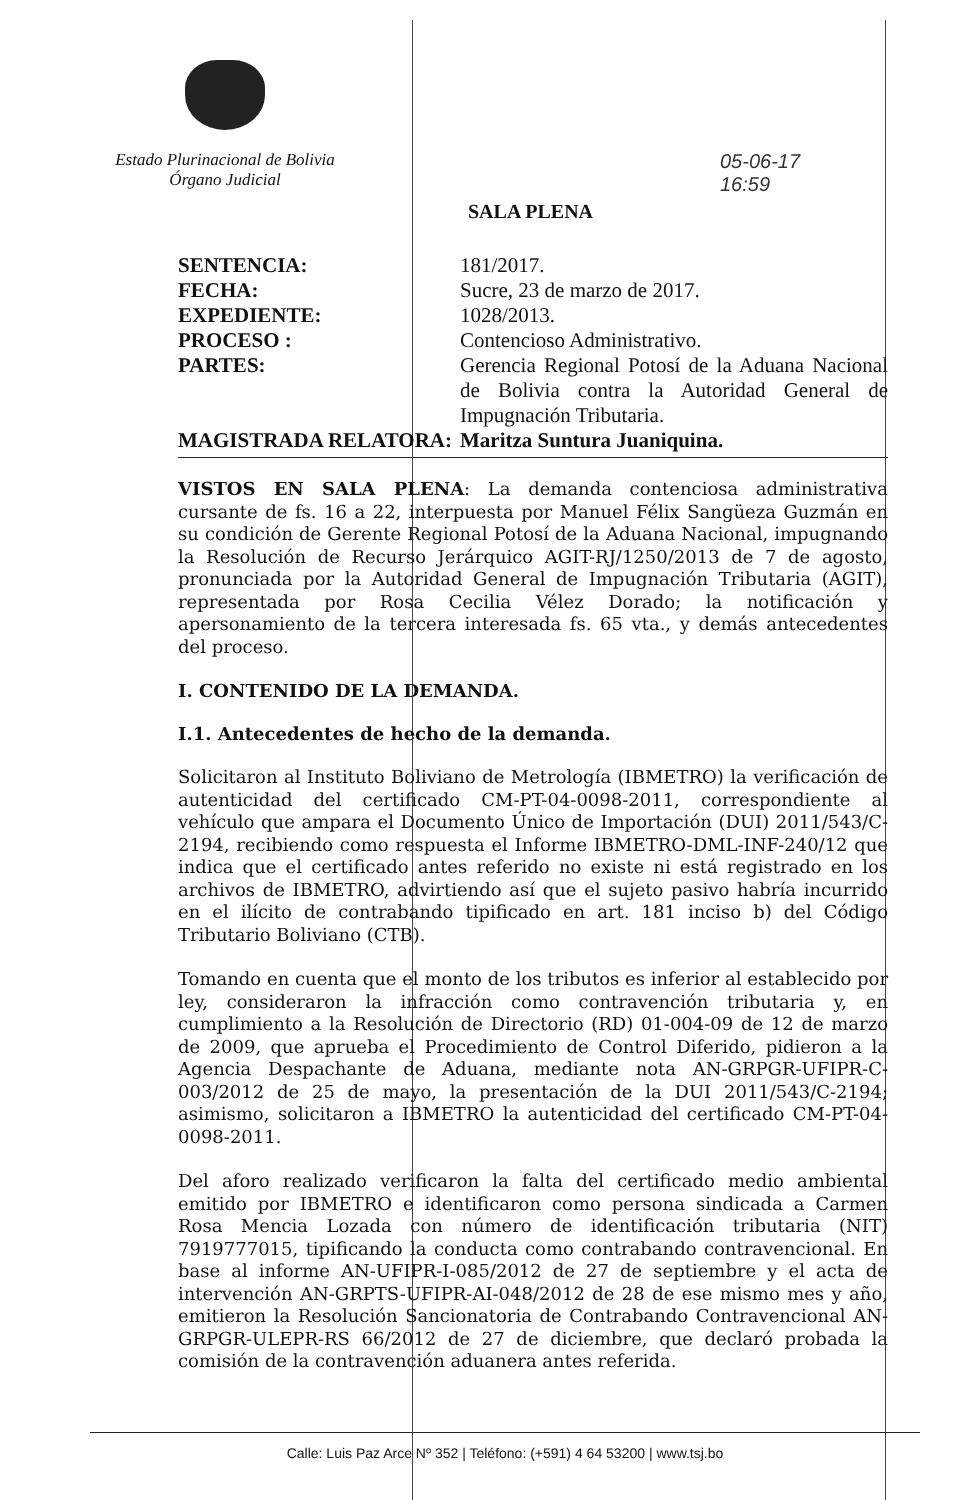Estado Plurinacional de Bolivia
Órgano Judicial
05-06-17
16:59
SALA PLENA
| SENTENCIA: | 181/2017. |
| FECHA: | Sucre, 23 de marzo de 2017. |
| EXPEDIENTE: | 1028/2013. |
| PROCESO : | Contencioso Administrativo. |
| PARTES: | Gerencia Regional Potosí de la Aduana Nacional de Bolivia contra la Autoridad General de Impugnación Tributaria. |
| MAGISTRADA RELATORA: | Maritza Suntura Juaniquina. |
VISTOS EN SALA PLENA: La demanda contenciosa administrativa cursante de fs. 16 a 22, interpuesta por Manuel Félix Sangüeza Guzmán en su condición de Gerente Regional Potosí de la Aduana Nacional, impugnando la Resolución de Recurso Jerárquico AGIT-RJ/1250/2013 de 7 de agosto, pronunciada por la Autoridad General de Impugnación Tributaria (AGIT), representada por Rosa Cecilia Vélez Dorado; la notificación y apersonamiento de la tercera interesada fs. 65 vta., y demás antecedentes del proceso.
I. CONTENIDO DE LA DEMANDA.
I.1. Antecedentes de hecho de la demanda.
Solicitaron al Instituto Boliviano de Metrología (IBMETRO) la verificación de autenticidad del certificado CM-PT-04-0098-2011, correspondiente al vehículo que ampara el Documento Único de Importación (DUI) 2011/543/C-2194, recibiendo como respuesta el Informe IBMETRO-DML-INF-240/12 que indica que el certificado antes referido no existe ni está registrado en los archivos de IBMETRO, advirtiendo así que el sujeto pasivo habría incurrido en el ilícito de contrabando tipificado en art. 181 inciso b) del Código Tributario Boliviano (CTB).
Tomando en cuenta que el monto de los tributos es inferior al establecido por ley, consideraron la infracción como contravención tributaria y, en cumplimiento a la Resolución de Directorio (RD) 01-004-09 de 12 de marzo de 2009, que aprueba el Procedimiento de Control Diferido, pidieron a la Agencia Despachante de Aduana, mediante nota AN-GRPGR-UFIPR-C-003/2012 de 25 de mayo, la presentación de la DUI 2011/543/C-2194; asimismo, solicitaron a IBMETRO la autenticidad del certificado CM-PT-04-0098-2011.
Del aforo realizado verificaron la falta del certificado medio ambiental emitido por IBMETRO e identificaron como persona sindicada a Carmen Rosa Mencia Lozada con número de identificación tributaria (NIT) 7919777015, tipificando la conducta como contrabando contravencional. En base al informe AN-UFIPR-I-085/2012 de 27 de septiembre y el acta de intervención AN-GRPTS-UFIPR-AI-048/2012 de 28 de ese mismo mes y año, emitieron la Resolución Sancionatoria de Contrabando Contravencional AN-GRPGR-ULEPR-RS 66/2012 de 27 de diciembre, que declaró probada la comisión de la contravención aduanera antes referida.
Calle: Luis Paz Arce Nº 352 | Teléfono: (+591) 4 64 53200 | www.tsj.bo